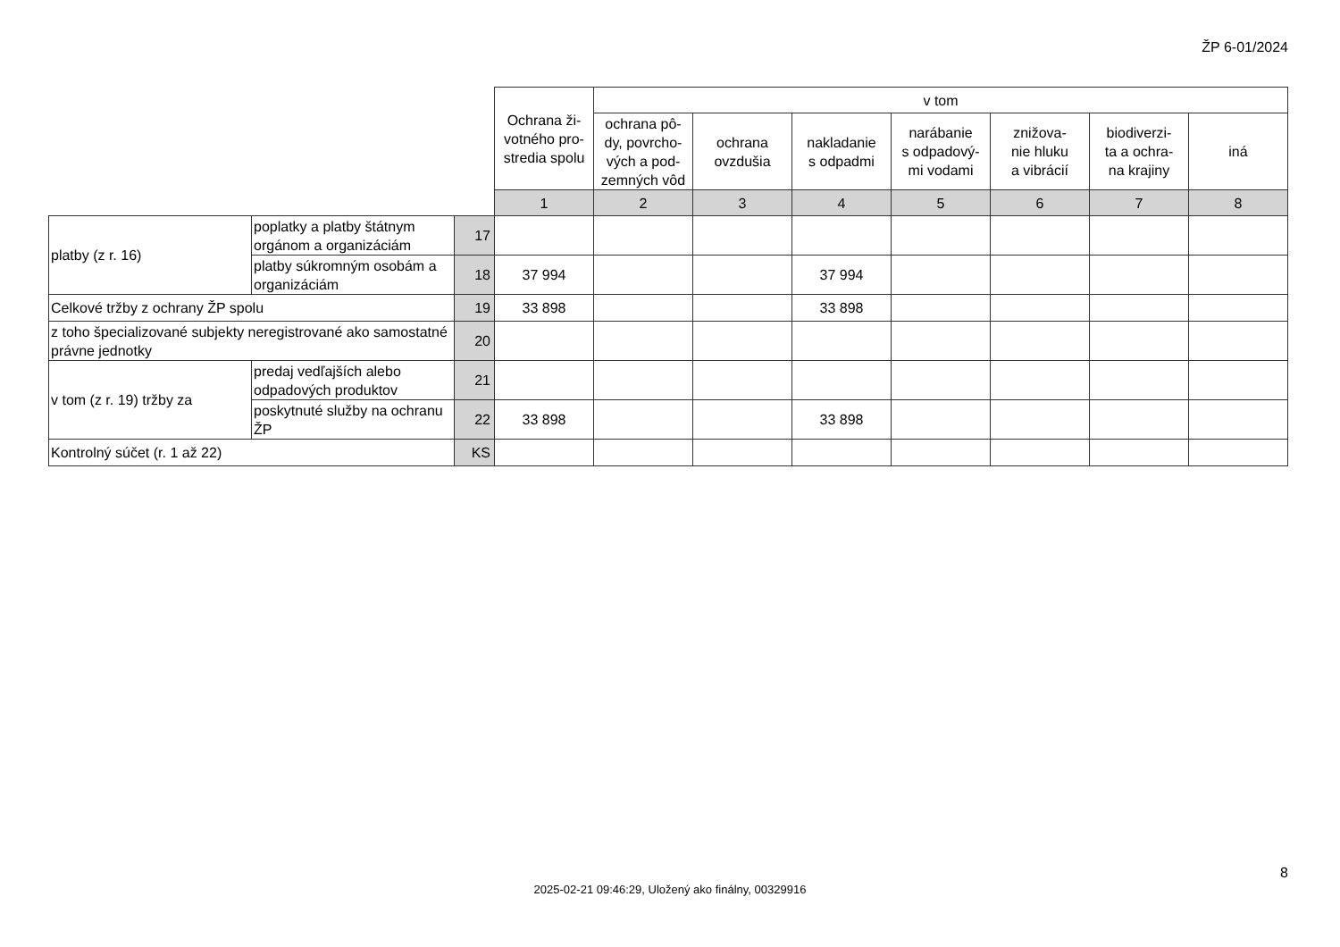ŽP 6-01/2024
| | | | Ochrana ži- votného pro- stredia spolu | v tom | | | | | | |
| | | | | ochrana pô- dy, povrcho- vých a pod- zemných vôd | ochrana ovzdušia | nakladanie s odpadmi | narábanie s odpadový- mi vodami | znižova- nie hluku a vibrácií | biodiverzi- ta a ochra- na krajiny | iná |
| | | | 1 | 2 | 3 | 4 | 5 | 6 | 7 | 8 |
| platby (z r. 16) | poplatky a platby štátnym orgánom a organizáciám | 17 | | | | | | | | |
| | platby súkromným osobám a organizáciám | 18 | 37 994 | | | 37 994 | | | | |
| Celkové tržby z ochrany ŽP spolu | | 19 | 33 898 | | | 33 898 | | | | |
| z toho špecializované subjekty neregistrované ako samostatné právne jednotky | | 20 | | | | | | | | |
| v tom (z r. 19) tržby za | predaj vedľajších alebo odpadových produktov | 21 | | | | | | | | |
| | poskytnuté služby na ochranu ŽP | 22 | 33 898 | | | 33 898 | | | | |
| Kontrolný súčet (r. 1 až 22) | | KS | | | | | | | | |
8
2025-02-21 09:46:29, Uložený ako finálny, 00329916